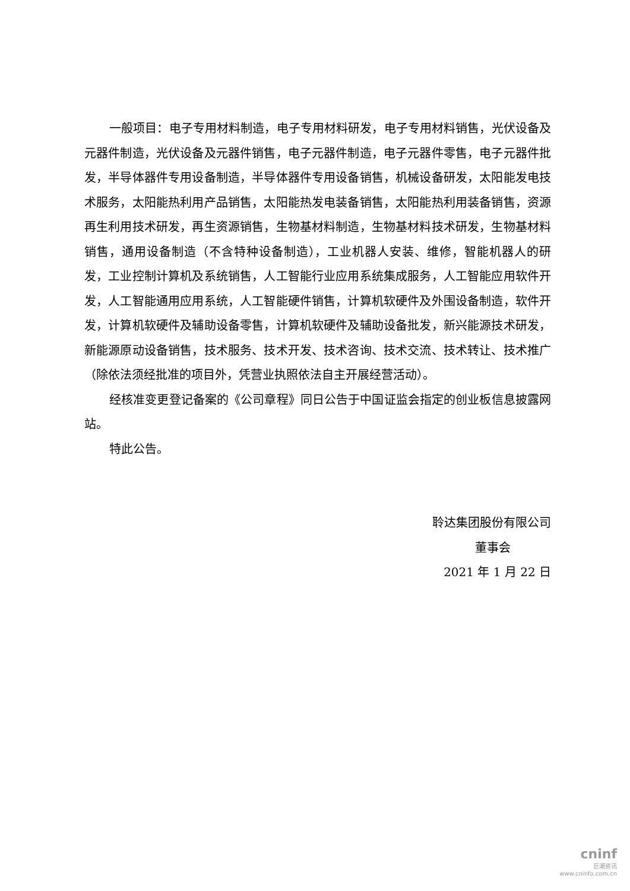一般项目：电子专用材料制造，电子专用材料研发，电子专用材料销售，光伏设备及元器件制造，光伏设备及元器件销售，电子元器件制造，电子元器件零售，电子元器件批发，半导体器件专用设备制造，半导体器件专用设备销售，机械设备研发，太阳能发电技术服务，太阳能热利用产品销售，太阳能热发电装备销售，太阳能热利用装备销售，资源再生利用技术研发，再生资源销售，生物基材料制造，生物基材料技术研发，生物基材料销售，通用设备制造（不含特种设备制造），工业机器人安装、维修，智能机器人的研发，工业控制计算机及系统销售，人工智能行业应用系统集成服务，人工智能应用软件开发，人工智能通用应用系统，人工智能硬件销售，计算机软硬件及外围设备制造，软件开发，计算机软硬件及辅助设备零售，计算机软硬件及辅助设备批发，新兴能源技术研发，新能源原动设备销售，技术服务、技术开发、技术咨询、技术交流、技术转让、技术推广（除依法须经批准的项目外，凭营业执照依法自主开展经营活动）。
经核准变更登记备案的《公司章程》同日公告于中国证监会指定的创业板信息披露网站。
特此公告。
聆达集团股份有限公司
董事会
2021 年 1 月 22 日
cninf
巨潮资讯
www.cninfo.com.cn